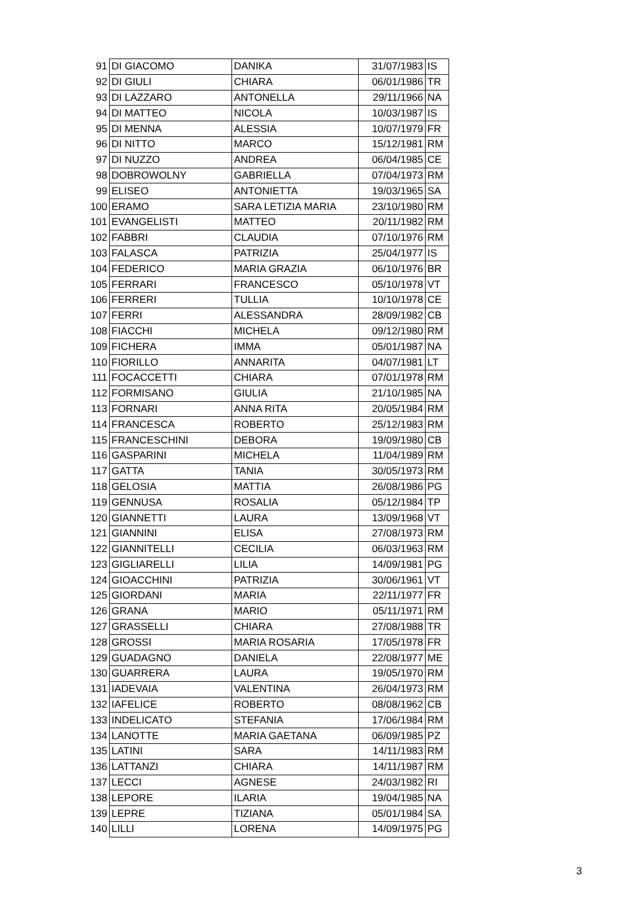| 91 | DI GIACOMO | DANIKA | 31/07/1983 | IS |
| 92 | DI GIULI | CHIARA | 06/01/1986 | TR |
| 93 | DI LAZZARO | ANTONELLA | 29/11/1966 | NA |
| 94 | DI MATTEO | NICOLA | 10/03/1987 | IS |
| 95 | DI MENNA | ALESSIA | 10/07/1979 | FR |
| 96 | DI NITTO | MARCO | 15/12/1981 | RM |
| 97 | DI NUZZO | ANDREA | 06/04/1985 | CE |
| 98 | DOBROWOLNY | GABRIELLA | 07/04/1973 | RM |
| 99 | ELISEO | ANTONIETTA | 19/03/1965 | SA |
| 100 | ERAMO | SARA LETIZIA MARIA | 23/10/1980 | RM |
| 101 | EVANGELISTI | MATTEO | 20/11/1982 | RM |
| 102 | FABBRI | CLAUDIA | 07/10/1976 | RM |
| 103 | FALASCA | PATRIZIA | 25/04/1977 | IS |
| 104 | FEDERICO | MARIA GRAZIA | 06/10/1976 | BR |
| 105 | FERRARI | FRANCESCO | 05/10/1978 | VT |
| 106 | FERRERI | TULLIA | 10/10/1978 | CE |
| 107 | FERRI | ALESSANDRA | 28/09/1982 | CB |
| 108 | FIACCHI | MICHELA | 09/12/1980 | RM |
| 109 | FICHERA | IMMA | 05/01/1987 | NA |
| 110 | FIORILLO | ANNARITA | 04/07/1981 | LT |
| 111 | FOCACCETTI | CHIARA | 07/01/1978 | RM |
| 112 | FORMISANO | GIULIA | 21/10/1985 | NA |
| 113 | FORNARI | ANNA RITA | 20/05/1984 | RM |
| 114 | FRANCESCA | ROBERTO | 25/12/1983 | RM |
| 115 | FRANCESCHINI | DEBORA | 19/09/1980 | CB |
| 116 | GASPARINI | MICHELA | 11/04/1989 | RM |
| 117 | GATTA | TANIA | 30/05/1973 | RM |
| 118 | GELOSIA | MATTIA | 26/08/1986 | PG |
| 119 | GENNUSA | ROSALIA | 05/12/1984 | TP |
| 120 | GIANNETTI | LAURA | 13/09/1968 | VT |
| 121 | GIANNINI | ELISA | 27/08/1973 | RM |
| 122 | GIANNITELLI | CECILIA | 06/03/1963 | RM |
| 123 | GIGLIARELLI | LILIA | 14/09/1981 | PG |
| 124 | GIOACCHINI | PATRIZIA | 30/06/1961 | VT |
| 125 | GIORDANI | MARIA | 22/11/1977 | FR |
| 126 | GRANA | MARIO | 05/11/1971 | RM |
| 127 | GRASSELLI | CHIARA | 27/08/1988 | TR |
| 128 | GROSSI | MARIA ROSARIA | 17/05/1978 | FR |
| 129 | GUADAGNO | DANIELA | 22/08/1977 | ME |
| 130 | GUARRERA | LAURA | 19/05/1970 | RM |
| 131 | IADEVAIA | VALENTINA | 26/04/1973 | RM |
| 132 | IAFELICE | ROBERTO | 08/08/1962 | CB |
| 133 | INDELICATO | STEFANIA | 17/06/1984 | RM |
| 134 | LANOTTE | MARIA GAETANA | 06/09/1985 | PZ |
| 135 | LATINI | SARA | 14/11/1983 | RM |
| 136 | LATTANZI | CHIARA | 14/11/1987 | RM |
| 137 | LECCI | AGNESE | 24/03/1982 | RI |
| 138 | LEPORE | ILARIA | 19/04/1985 | NA |
| 139 | LEPRE | TIZIANA | 05/01/1984 | SA |
| 140 | LILLI | LORENA | 14/09/1975 | PG |
3